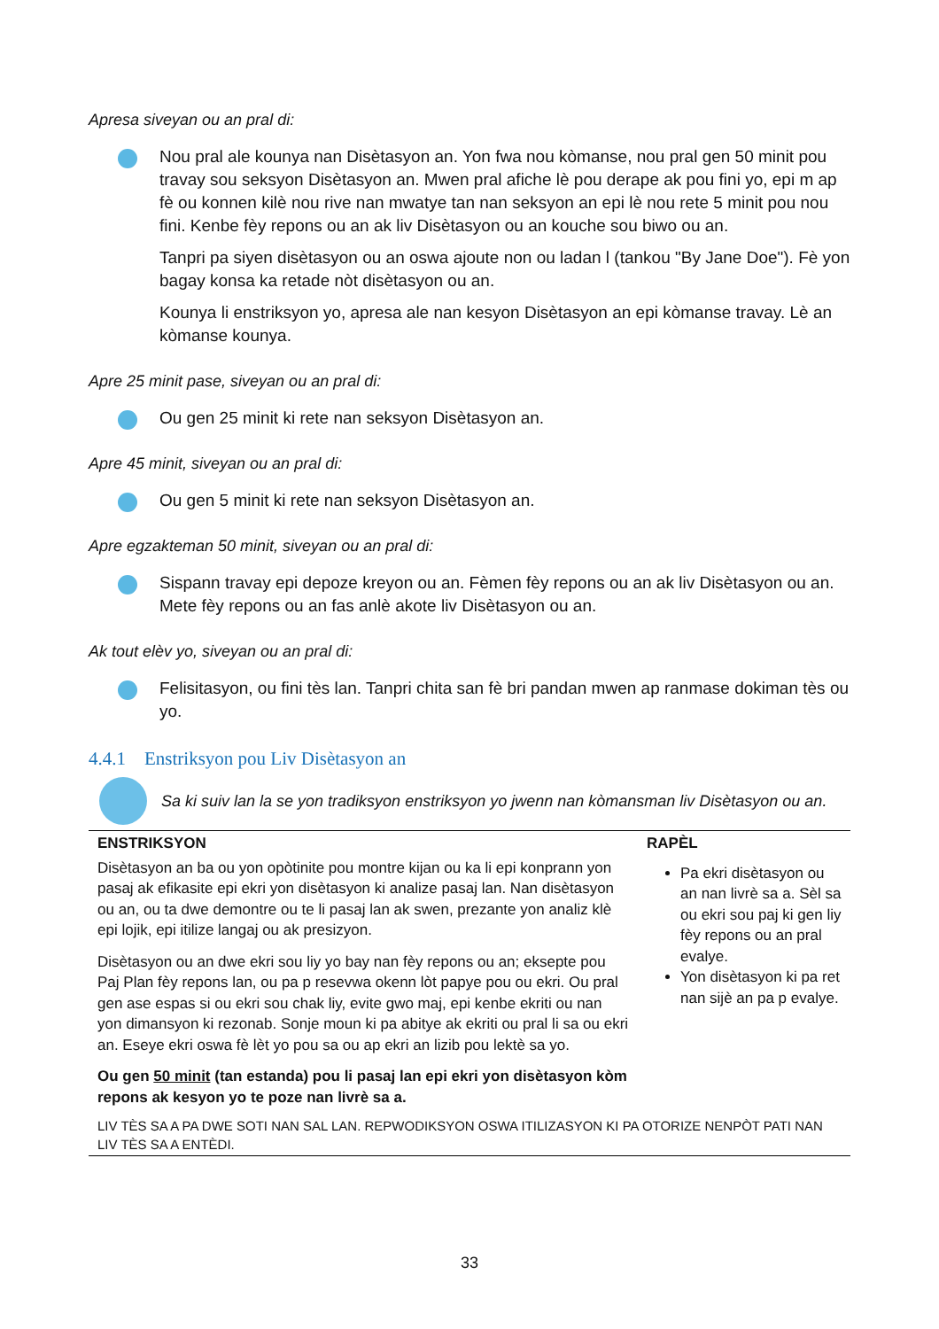Apresa siveyan ou an pral di:
Nou pral ale kounya nan Disètasyon an. Yon fwa nou kòmanse, nou pral gen 50 minit pou travay sou seksyon Disètasyon an. Mwen pral afiche lè pou derape ak pou fini yo, epi m ap fè ou konnen kilè nou rive nan mwatye tan nan seksyon an epi lè nou rete 5 minit pou nou fini. Kenbe fèy repons ou an ak liv Disètasyon ou an kouche sou biwo ou an.
Tanpri pa siyen disètasyon ou an oswa ajoute non ou ladan l (tankou "By Jane Doe"). Fè yon bagay konsa ka retade nòt disètasyon ou an.
Kounya li enstriksyon yo, apresa ale nan kesyon Disètasyon an epi kòmanse travay. Lè an kòmanse kounya.
Apre 25 minit pase, siveyan ou an pral di:
Ou gen 25 minit ki rete nan seksyon Disètasyon an.
Apre 45 minit, siveyan ou an pral di:
Ou gen 5 minit ki rete nan seksyon Disètasyon an.
Apre egzakteman 50 minit, siveyan ou an pral di:
Sispann travay epi depoze kreyon ou an. Fèmen fèy repons ou an ak liv Disètasyon ou an. Mete fèy repons ou an fas anlè akote liv Disètasyon ou an.
Ak tout elèv yo, siveyan ou an pral di:
Felisitasyon, ou fini tès lan. Tanpri chita san fè bri pandan mwen ap ranmase dokiman tès ou yo.
4.4.1 Enstriksyon pou Liv Disètasyon an
Sa ki suiv lan la se yon tradiksyon enstriksyon yo jwenn nan kòmansman liv Disètasyon ou an.
| ENSTRIKSYON | RAPÈL |
| --- | --- |
| Disètasyon an ba ou yon opòtinite pou montre kijan ou ka li epi konprann yon pasaj ak efikasite epi ekri yon disètasyon ki analize pasaj lan. Nan disètasyon ou an, ou ta dwe demontre ou te li pasaj lan ak swen, prezante yon analiz klè epi lojik, epi itilize langaj ou ak presizyon. Disètasyon ou an dwe ekri sou liy yo bay nan fèy repons ou an; eksepte pou Paj Plan fèy repons lan, ou pa p resevwa okenn lòt papye pou ou ekri. Ou pral gen ase espas si ou ekri sou chak liy, evite gwo maj, epi kenbe ekriti ou nan yon dimansyon ki rezonab. Sonje moun ki pa abitye ak ekriti ou pral li sa ou ekri an. Eseye ekri oswa fè lèt yo pou sa ou ap ekri an lizib pou lektè sa yo. Ou gen 50 minit (tan estanda) pou li pasaj lan epi ekri yon disètasyon kòm repons ak kesyon yo te poze nan livrè sa a. | Pa ekri disètasyon ou an nan livrè sa a. Sèl sa ou ekri sou paj ki gen liy fèy repons ou an pral evalye. Yon disètasyon ki pa ret nan sijè an pa p evalye. |
| LIV TÈS SA A PA DWE SOTI NAN SAL LAN. REPWODIKSYON OSWA ITILIZASYON KI PA OTORIZE NENPÒT PATI NAN LIV TÈS SA A ENTÈDI. | |
33